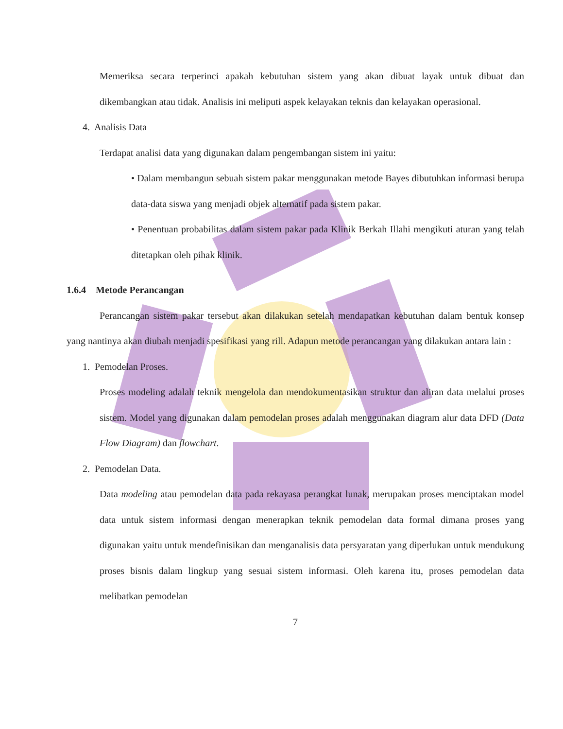Memeriksa secara terperinci apakah kebutuhan sistem yang akan dibuat layak untuk dibuat dan dikembangkan atau tidak. Analisis ini meliputi aspek kelayakan teknis dan kelayakan operasional.
4. Analisis Data
Terdapat analisi data yang digunakan dalam pengembangan sistem ini yaitu:
• Dalam membangun sebuah sistem pakar menggunakan metode Bayes dibutuhkan informasi berupa data-data siswa yang menjadi objek alternatif pada sistem pakar.
• Penentuan probabilitas dalam sistem pakar pada Klinik Berkah Illahi mengikuti aturan yang telah ditetapkan oleh pihak klinik.
1.6.4 Metode Perancangan
Perancangan sistem pakar tersebut akan dilakukan setelah mendapatkan kebutuhan dalam bentuk konsep yang nantinya akan diubah menjadi spesifikasi yang rill. Adapun metode perancangan yang dilakukan antara lain :
1. Pemodelan Proses.
Proses modeling adalah teknik mengelola dan mendokumentasikan struktur dan aliran data melalui proses sistem. Model yang digunakan dalam pemodelan proses adalah menggunakan diagram alur data DFD (Data Flow Diagram) dan flowchart.
2. Pemodelan Data.
Data modeling atau pemodelan data pada rekayasa perangkat lunak, merupakan proses menciptakan model data untuk sistem informasi dengan menerapkan teknik pemodelan data formal dimana proses yang digunakan yaitu untuk mendefinisikan dan menganalisis data persyaratan yang diperlukan untuk mendukung proses bisnis dalam lingkup yang sesuai sistem informasi. Oleh karena itu, proses pemodelan data melibatkan pemodelan
7